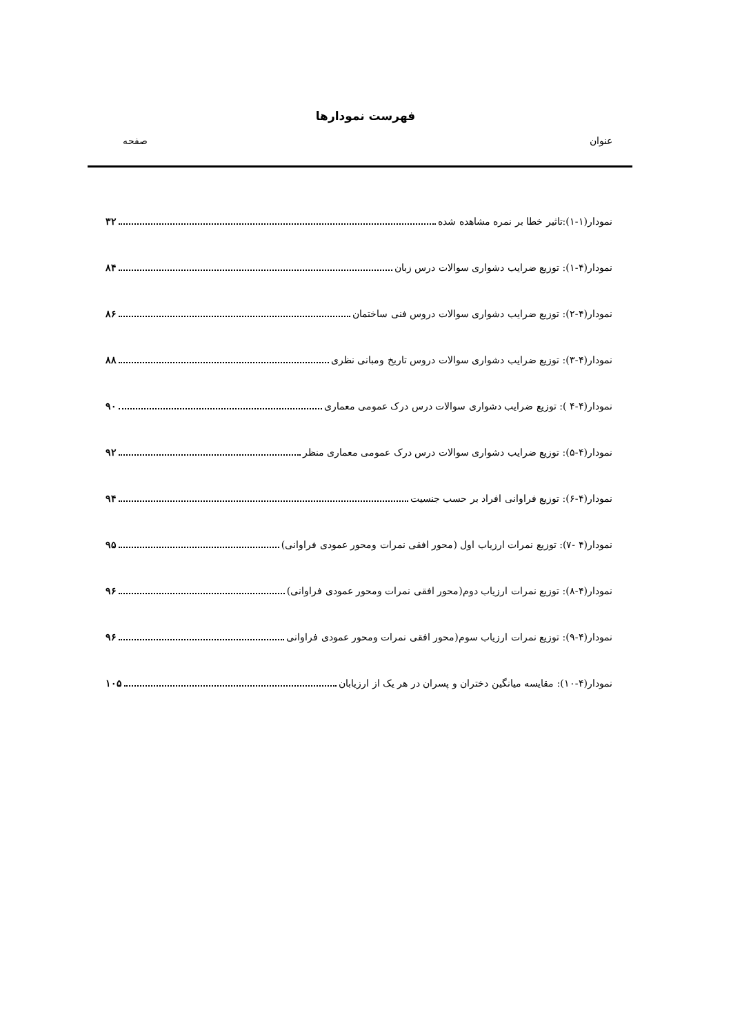فهرست نمودارها
عنوان صفحه
نمودار(۱-۱):تاثیر خطا بر نمره مشاهده شده ۳۲
نمودار(۴-۱): توزیع ضرایب دشواری سوالات درس زبان ۸۴
نمودار(۴-۲): توزیع ضرایب دشواری سوالات دروس فنی ساختمان ۸۶
نمودار(۴-۳): توزیع ضرایب دشواری سوالات دروس تاریخ ومبانی نظری ۸۸
نمودار(۴-۴ ): توزیع ضرایب دشواری سوالات درس درک عمومی معماری ۹۰
نمودار(۴-۵): توزیع ضرایب دشواری سوالات درس درک عمومی معماری منظر ۹۲
نمودار(۴-۶): توزیع فراوانی افراد بر حسب جنسیت ۹۴
نمودار(۴ -۷): توزیع نمرات ارزیاب اول (محور افقی نمرات ومحور عمودی فراوانی) ۹۵
نمودار(۴-۸): توزیع نمرات ارزیاب دوم(محور افقی نمرات ومحور عمودی فراوانی) ۹۶
نمودار(۴-۹): توزیع نمرات ارزیاب سوم(محور افقی نمرات ومحور عمودی فراوانی ۹۶
نمودار(۴-۱۰): مقایسه میانگین دختران و پسران در هر یک از ارزیابان ۱۰۵